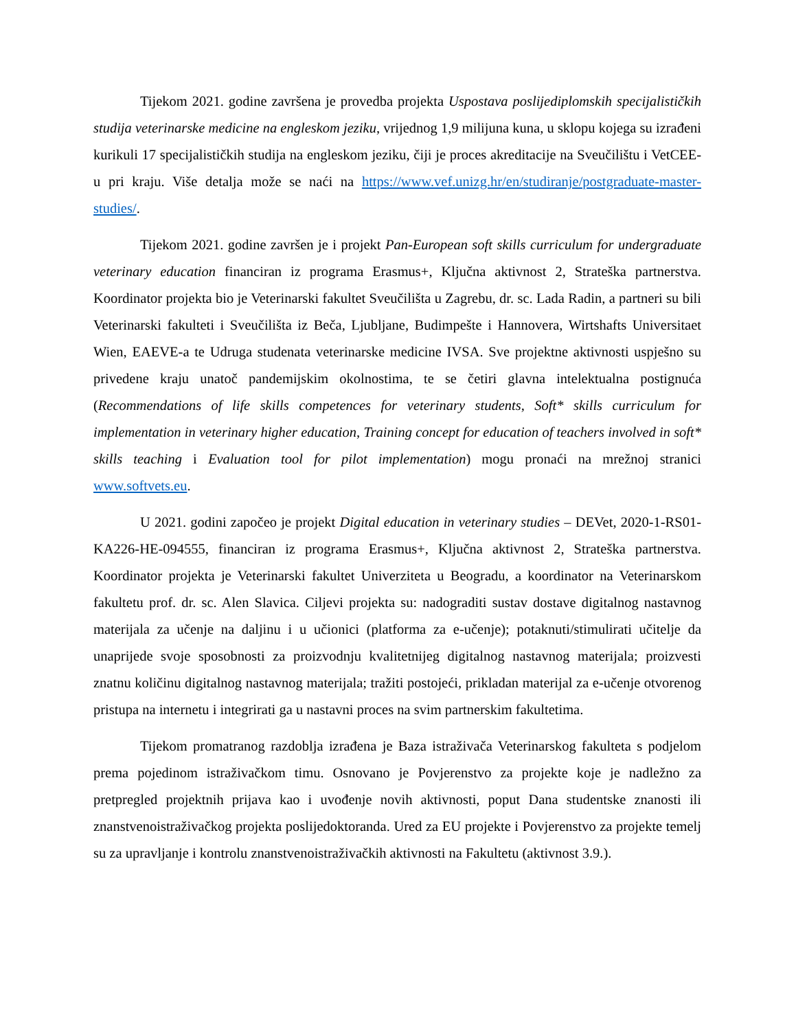Tijekom 2021. godine završena je provedba projekta Uspostava poslijediplomskih specijalističkih studija veterinarske medicine na engleskom jeziku, vrijednog 1,9 milijuna kuna, u sklopu kojega su izrađeni kurikuli 17 specijalističkih studija na engleskom jeziku, čiji je proces akreditacije na Sveučilištu i VetCEE-u pri kraju. Više detalja može se naći na https://www.vef.unizg.hr/en/studiranje/postgraduate-master-studies/.
Tijekom 2021. godine završen je i projekt Pan-European soft skills curriculum for undergraduate veterinary education financiran iz programa Erasmus+, Ključna aktivnost 2, Strateška partnerstva. Koordinator projekta bio je Veterinarski fakultet Sveučilišta u Zagrebu, dr. sc. Lada Radin, a partneri su bili Veterinarski fakulteti i Sveučilišta iz Beča, Ljubljane, Budimpešte i Hannovera, Wirtshafts Universitaet Wien, EAEVE-a te Udruga studenata veterinarske medicine IVSA. Sve projektne aktivnosti uspješno su privedene kraju unatoč pandemijskim okolnostima, te se četiri glavna intelektualna postignuća (Recommendations of life skills competences for veterinary students, Soft* skills curriculum for implementation in veterinary higher education, Training concept for education of teachers involved in soft* skills teaching i Evaluation tool for pilot implementation) mogu pronaći na mrežnoj stranici www.softvets.eu.
U 2021. godini započeo je projekt Digital education in veterinary studies – DEVet, 2020-1-RS01-KA226-HE-094555, financiran iz programa Erasmus+, Ključna aktivnost 2, Strateška partnerstva. Koordinator projekta je Veterinarski fakultet Univerziteta u Beogradu, a koordinator na Veterinarskom fakultetu prof. dr. sc. Alen Slavica. Ciljevi projekta su: nadograditi sustav dostave digitalnog nastavnog materijala za učenje na daljinu i u učionici (platforma za e-učenje); potaknuti/stimulirati učitelje da unaprijede svoje sposobnosti za proizvodnju kvalitetnijeg digitalnog nastavnog materijala; proizvesti znatnu količinu digitalnog nastavnog materijala; tražiti postojeći, prikladan materijal za e-učenje otvorenog pristupa na internetu i integrirati ga u nastavni proces na svim partnerskim fakultetima.
Tijekom promatranog razdoblja izrađena je Baza istraživača Veterinarskog fakulteta s podjelom prema pojedinom istraživačkom timu. Osnovano je Povjerenstvo za projekte koje je nadležno za pretpregled projektnih prijava kao i uvođenje novih aktivnosti, poput Dana studentske znanosti ili znanstvenoistraživačkog projekta poslijedoktoranda. Ured za EU projekte i Povjerenstvo za projekte temelj su za upravljanje i kontrolu znanstvenoistraživačkih aktivnosti na Fakultetu (aktivnost 3.9.).